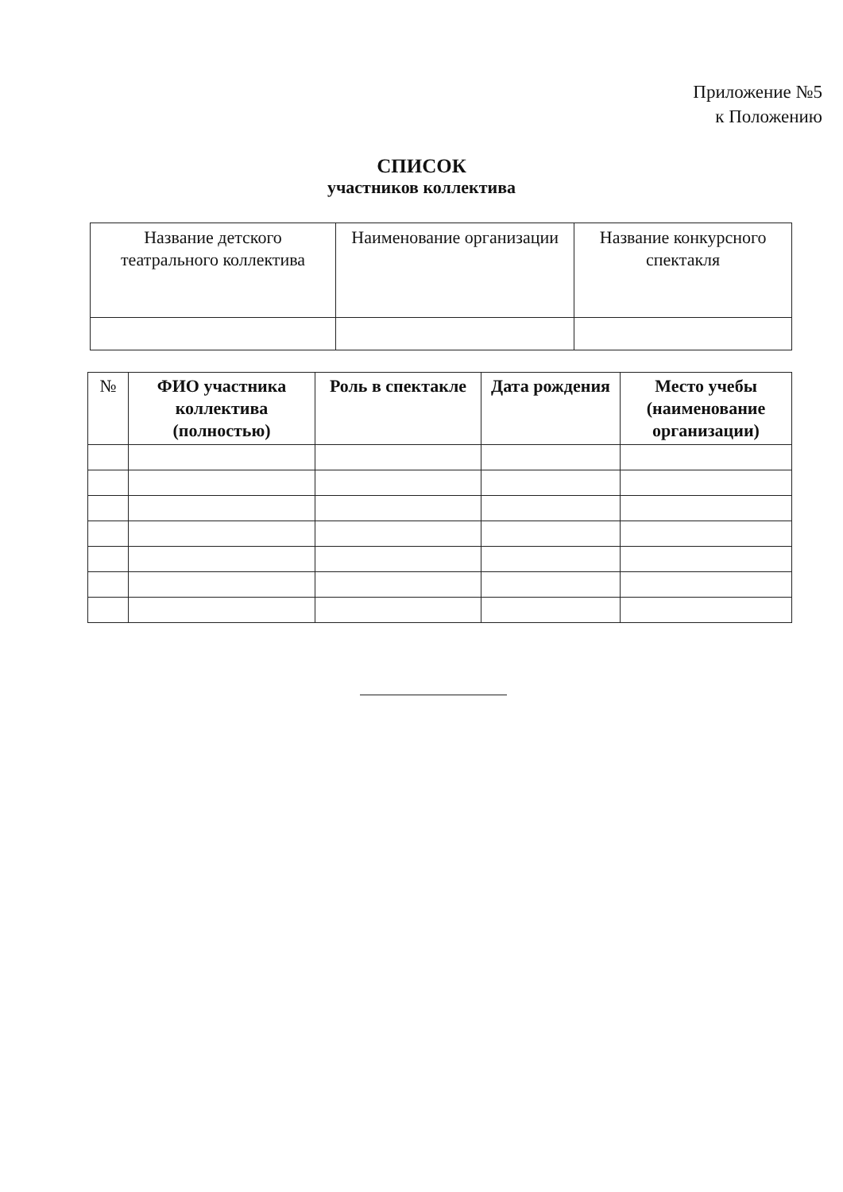Приложение №5
к Положению
СПИСОК
участников коллектива
| Название детского театрального коллектива | Наименование организации | Название конкурсного спектакля |
| № | ФИО участника коллектива (полностью) | Роль в спектакле | Дата рождения | Место учебы (наименование организации) |